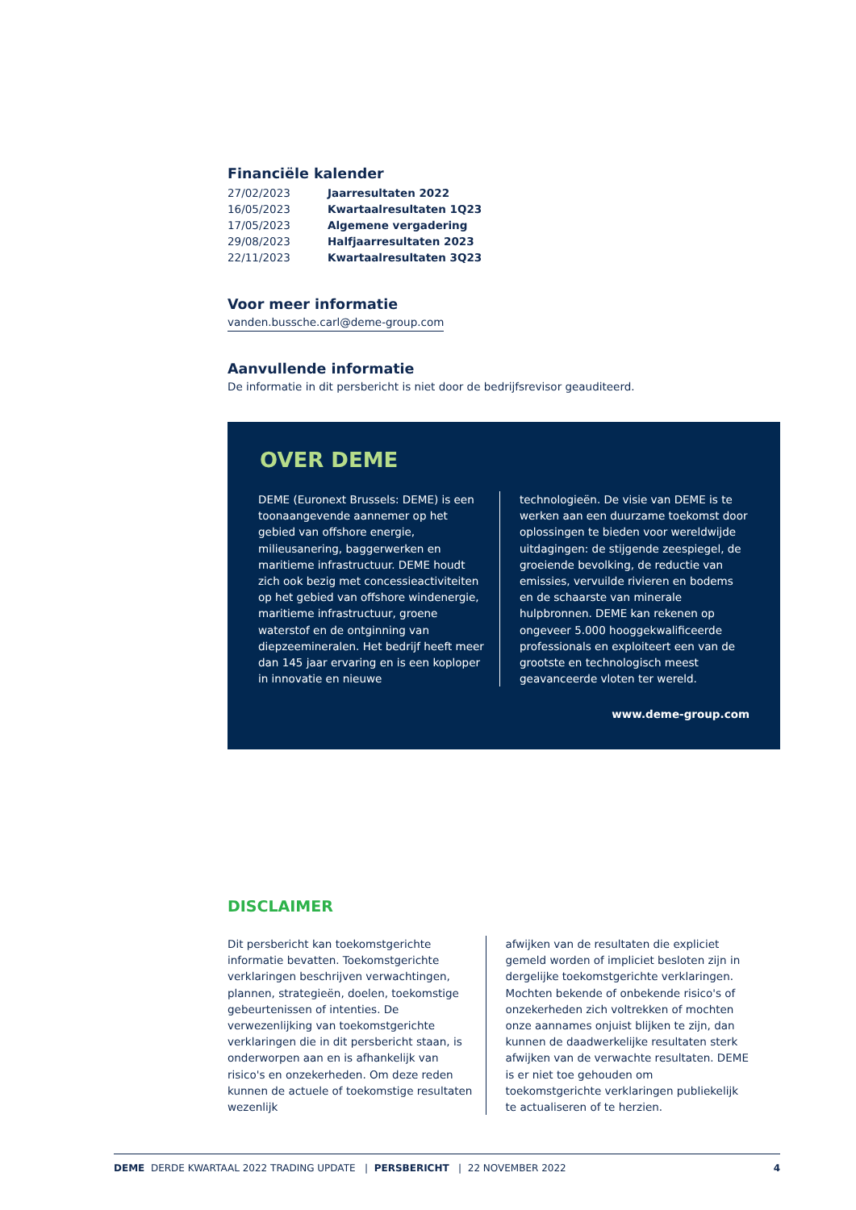Financiële kalender
| 27/02/2023 | Jaarresultaten 2022 |
| 16/05/2023 | Kwartaalresultaten 1Q23 |
| 17/05/2023 | Algemene vergadering |
| 29/08/2023 | Halfjaarresultaten 2023 |
| 22/11/2023 | Kwartaalresultaten 3Q23 |
Voor meer informatie
vanden.bussche.carl@deme-group.com
Aanvullende informatie
De informatie in dit persbericht is niet door de bedrijfsrevisor geauditeerd.
OVER DEME
DEME (Euronext Brussels: DEME) is een toonaangevende aannemer op het gebied van offshore energie, milieusanering, baggerwerken en maritieme infrastructuur. DEME houdt zich ook bezig met concessieactiviteiten op het gebied van offshore windenergie, maritieme infrastructuur, groene waterstof en de ontginning van diepzeemineralen. Het bedrijf heeft meer dan 145 jaar ervaring en is een koploper in innovatie en nieuwe
technologieën. De visie van DEME is te werken aan een duurzame toekomst door oplossingen te bieden voor wereldwijde uitdagingen: de stijgende zeespiegel, de groeiende bevolking, de reductie van emissies, vervuilde rivieren en bodems en de schaarste van minerale hulpbronnen. DEME kan rekenen op ongeveer 5.000 hooggekwalificeerde professionals en exploiteert een van de grootste en technologisch meest geavanceerde vloten ter wereld.
www.deme-group.com
DISCLAIMER
Dit persbericht kan toekomstgerichte informatie bevatten. Toekomstgerichte verklaringen beschrijven verwachtingen, plannen, strategieën, doelen, toekomstige gebeurtenissen of intenties. De verwezenlijking van toekomstgerichte verklaringen die in dit persbericht staan, is onderworpen aan en is afhankelijk van risico's en onzekerheden. Om deze reden kunnen de actuele of toekomstige resultaten wezenlijk
afwijken van de resultaten die expliciet gemeld worden of impliciet besloten zijn in dergelijke toekomstgerichte verklaringen. Mochten bekende of onbekende risico's of onzekerheden zich voltrekken of mochten onze aannames onjuist blijken te zijn, dan kunnen de daadwerkelijke resultaten sterk afwijken van de verwachte resultaten. DEME is er niet toe gehouden om toekomstgerichte verklaringen publiekelijk te actualiseren of te herzien.
DEME DERDE KWARTAAL 2022 TRADING UPDATE | PERSBERICHT | 22 NOVEMBER 2022 4